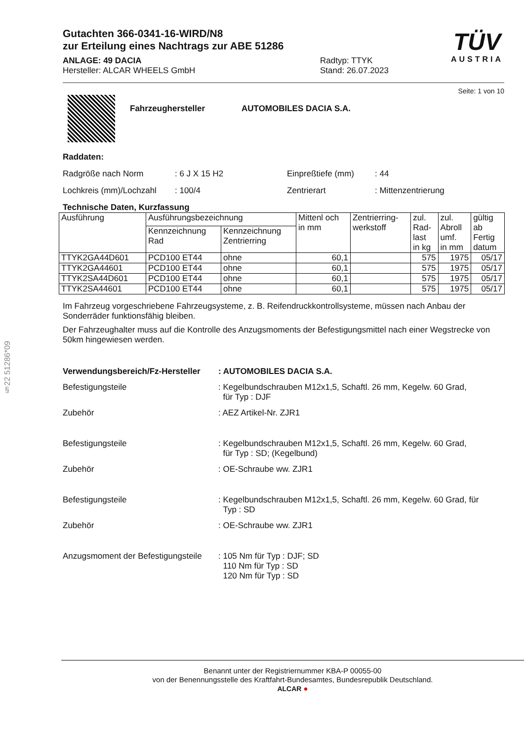§22 51286*09
TÜV
AUSTRIA
Gutachten 366-0341-16-WIRD/N8
zur Erteilung eines Nachtrags zur ABE 51286
ANLAGE: 49 DACIA
Hersteller: ALCAR WHEELS GmbH
Radtyp: TTYK
Stand: 26.07.2023
Seite: 1 von 10
Fahrzeughersteller AUTOMOBILES DACIA S.A.
Raddaten:
Radgröße nach Norm
: 6 J X 15 H2
Einpreßtiefe (mm)
: 44
Lochkreis (mm)/Lochzahl
: 100/4
Zentrierart
: Mittenzentrierung
Technische Daten, Kurzfassung
| Ausführung | Ausführungsbezeichnung | | Mittenl och in mm | Zentrierring- werkstoff | zul. Rad- last in kg | zul. Abroll umf. in mm | gültig ab Fertig datum |
| --- | --- | --- | --- | --- | --- | --- | --- |
| | Kennzeichnung Rad | Kennzeichnung Zentrierring | | | | | |
| TTYK2GA44D601 | PCD100 ET44 | ohne | 60,1 | | 575 | 1975 | 05/17 |
| TTYK2GA44601 | PCD100 ET44 | ohne | 60,1 | | 575 | 1975 | 05/17 |
| TTYK2SA44D601 | PCD100 ET44 | ohne | 60,1 | | 575 | 1975 | 05/17 |
| TTYK2SA44601 | PCD100 ET44 | ohne | 60,1 | | 575 | 1975 | 05/17 |
Im Fahrzeug vorgeschriebene Fahrzeugsysteme, z. B. Reifendruckkontrollsysteme, müssen nach Anbau der Sonderräder funktionsfähig bleiben.
Der Fahrzeughalter muss auf die Kontrolle des Anzugsmoments der Befestigungsmittel nach einer Wegstrecke von 50km hingewiesen werden.
Verwendungsbereich/Fz-Hersteller: AUTOMOBILES DACIA S.A.
Befestigungsteile
: Kegelbundschrauben M12x1,5, Schaftl. 26 mm, Kegelw. 60 Grad,
für Typ : DJF
Zubehör
: AEZ Artikel-Nr. ZJR1
Befestigungsteile
: Kegelbundschrauben M12x1,5, Schaftl. 26 mm, Kegelw. 60 Grad,
für Typ : SD; (Kegelbund)
Zubehör
: OE-Schraube ww. ZJR1
Befestigungsteile
: Kegelbundschrauben M12x1,5, Schaftl. 26 mm, Kegelw. 60 Grad, für
Typ : SD
Zubehör
: OE-Schraube ww. ZJR1
Anzugsmoment der Befestigungsteile
: 105 Nm für Typ : DJF; SD
110 Nm für Typ : SD
120 Nm für Typ : SD
Benannt unter der Registriernummer KBA-P 00055-00
von der Benennungsstelle des Kraftfahrt-Bundesamtes, Bundesrepublik Deutschland.
ALCAR ●